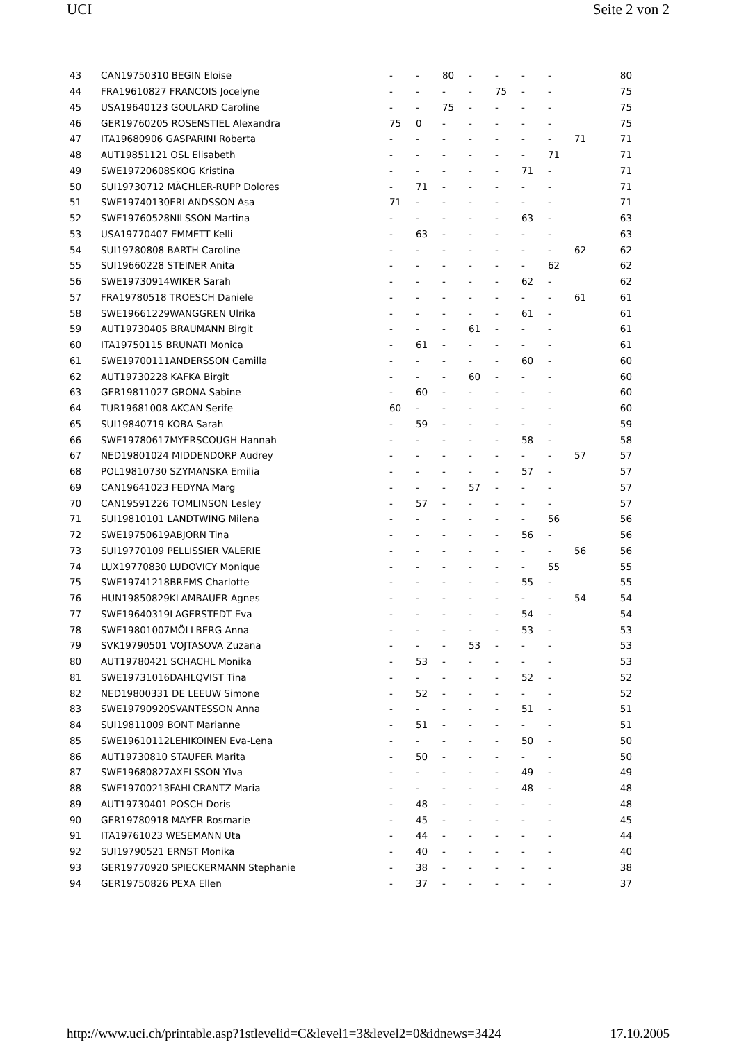UCI Seite 2 von 2
| 43 | CAN19750310 BEGIN Eloise | - | - | 80 | - | - | - | - | | 80 |
| 44 | FRA19610827 FRANCOIS Jocelyne | - | - | - | - | 75 | - | - | | 75 |
| 45 | USA19640123 GOULARD Caroline | - | - | 75 | - | - | - | - | | 75 |
| 46 | GER19760205 ROSENSTIEL Alexandra | 75 | 0 | - | - | - | - | - | | 75 |
| 47 | ITA19680906 GASPARINI Roberta | - | - | - | - | - | - | - | 71 | 71 |
| 48 | AUT19851121 OSL Elisabeth | - | - | - | - | - | - | 71 | | 71 |
| 49 | SWE19720608SKOG Kristina | - | - | - | - | - | 71 | - | | 71 |
| 50 | SUI19730712 MÄCHLER-RUPP Dolores | - | 71 | - | - | - | - | - | | 71 |
| 51 | SWE19740130ERLANDSSON Asa | 71 | - | - | - | - | - | - | | 71 |
| 52 | SWE19760528NILSSON Martina | - | - | - | - | - | 63 | - | | 63 |
| 53 | USA19770407 EMMETT Kelli | - | 63 | - | - | - | - | - | | 63 |
| 54 | SUI19780808 BARTH Caroline | - | - | - | - | - | - | - | 62 | 62 |
| 55 | SUI19660228 STEINER Anita | - | - | - | - | - | - | 62 | | 62 |
| 56 | SWE19730914WIKER Sarah | - | - | - | - | - | 62 | - | | 62 |
| 57 | FRA19780518 TROESCH Daniele | - | - | - | - | - | - | - | 61 | 61 |
| 58 | SWE19661229WANGGREN Ulrika | - | - | - | - | - | 61 | - | | 61 |
| 59 | AUT19730405 BRAUMANN Birgit | - | - | - | 61 | - | - | - | | 61 |
| 60 | ITA19750115 BRUNATI Monica | - | 61 | - | - | - | - | - | | 61 |
| 61 | SWE19700111ANDERSSON Camilla | - | - | - | - | - | 60 | - | | 60 |
| 62 | AUT19730228 KAFKA Birgit | - | - | - | 60 | - | - | - | | 60 |
| 63 | GER19811027 GRONA Sabine | - | 60 | - | - | - | - | - | | 60 |
| 64 | TUR19681008 AKCAN Serife | 60 | - | - | - | - | - | - | | 60 |
| 65 | SUI19840719 KOBA Sarah | - | 59 | - | - | - | - | - | | 59 |
| 66 | SWE19780617MYERSCOUGH Hannah | - | - | - | - | - | 58 | - | | 58 |
| 67 | NED19801024 MIDDENDORP Audrey | - | - | - | - | - | - | - | 57 | 57 |
| 68 | POL19810730 SZYMANSKA Emilia | - | - | - | - | - | 57 | - | | 57 |
| 69 | CAN19641023 FEDYNA Marg | - | - | - | 57 | - | - | - | | 57 |
| 70 | CAN19591226 TOMLINSON Lesley | - | 57 | - | - | - | - | - | | 57 |
| 71 | SUI19810101 LANDTWING Milena | - | - | - | - | - | - | 56 | | 56 |
| 72 | SWE19750619ABJORN Tina | - | - | - | - | - | 56 | - | | 56 |
| 73 | SUI19770109 PELLISSIER VALERIE | - | - | - | - | - | - | - | 56 | 56 |
| 74 | LUX19770830 LUDOVICY Monique | - | - | - | - | - | - | 55 | | 55 |
| 75 | SWE19741218BREMS Charlotte | - | - | - | - | - | 55 | - | | 55 |
| 76 | HUN19850829KLAMBAUER Agnes | - | - | - | - | - | - | - | 54 | 54 |
| 77 | SWE19640319LAGERSTEDT Eva | - | - | - | - | - | 54 | - | | 54 |
| 78 | SWE19801007MÖLLBERG Anna | - | - | - | - | - | 53 | - | | 53 |
| 79 | SVK19790501 VOJTASOVA Zuzana | - | - | - | 53 | - | - | - | | 53 |
| 80 | AUT19780421 SCHACHL Monika | - | 53 | - | - | - | - | - | | 53 |
| 81 | SWE19731016DAHLQVIST Tina | - | - | - | - | - | 52 | - | | 52 |
| 82 | NED19800331 DE LEEUW Simone | - | 52 | - | - | - | - | - | | 52 |
| 83 | SWE19790920SVANTESSON Anna | - | - | - | - | - | 51 | - | | 51 |
| 84 | SUI19811009 BONT Marianne | - | 51 | - | - | - | - | - | | 51 |
| 85 | SWE19610112LEHIKOINEN Eva-Lena | - | - | - | - | - | 50 | - | | 50 |
| 86 | AUT19730810 STAUFER Marita | - | 50 | - | - | - | - | - | | 50 |
| 87 | SWE19680827AXELSSON Ylva | - | - | - | - | - | 49 | - | | 49 |
| 88 | SWE19700213FAHLCRANTZ Maria | - | - | - | - | - | 48 | - | | 48 |
| 89 | AUT19730401 POSCH Doris | - | 48 | - | - | - | - | - | | 48 |
| 90 | GER19780918 MAYER Rosmarie | - | 45 | - | - | - | - | - | | 45 |
| 91 | ITA19761023 WESEMANN Uta | - | 44 | - | - | - | - | - | | 44 |
| 92 | SUI19790521 ERNST Monika | - | 40 | - | - | - | - | - | | 40 |
| 93 | GER19770920 SPIECKERMANN Stephanie | - | 38 | - | - | - | - | - | | 38 |
| 94 | GER19750826 PEXA Ellen | - | 37 | - | - | - | - | - | | 37 |
http://www.uci.ch/printable.asp?1stlevelid=C&level1=3&level2=0&idnews=3424 17.10.2005